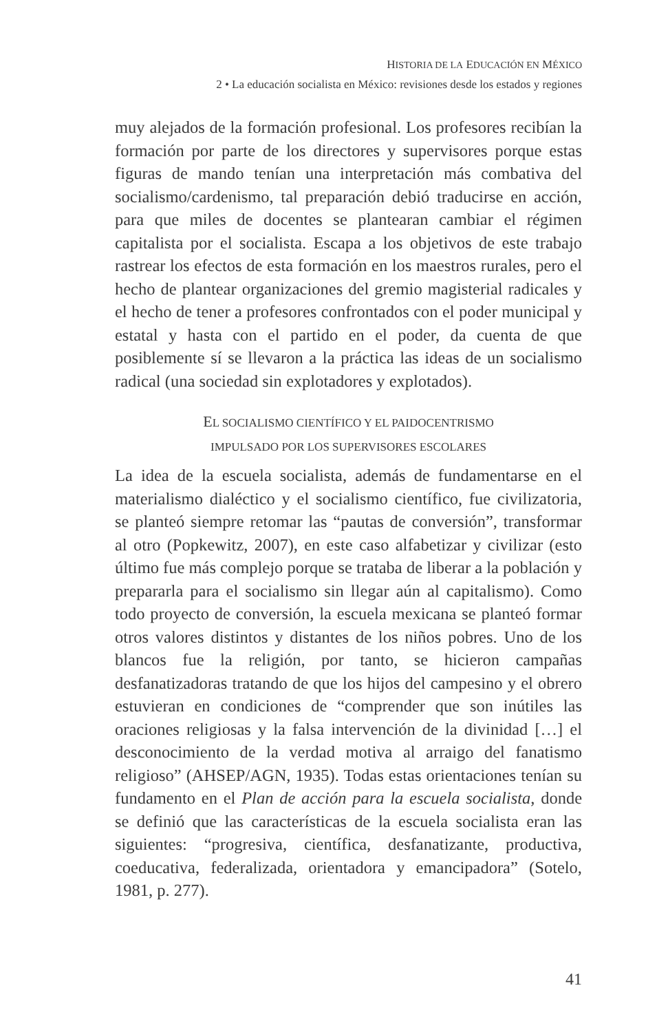HISTORIA DE LA EDUCACIÓN EN MÉXICO
2 • La educación socialista en México: revisiones desde los estados y regiones
muy alejados de la formación profesional. Los profesores recibían la formación por parte de los directores y supervisores porque estas figuras de mando tenían una interpretación más combativa del socialismo/cardenismo, tal preparación debió traducirse en acción, para que miles de docentes se plantearan cambiar el régimen capitalista por el socialista. Escapa a los objetivos de este trabajo rastrear los efectos de esta formación en los maestros rurales, pero el hecho de plantear organizaciones del gremio magisterial radicales y el hecho de tener a profesores confrontados con el poder municipal y estatal y hasta con el partido en el poder, da cuenta de que posiblemente sí se llevaron a la práctica las ideas de un socialismo radical (una sociedad sin explotadores y explotados).
EL SOCIALISMO CIENTÍFICO Y EL PAIDOCENTRISMO
IMPULSADO POR LOS SUPERVISORES ESCOLARES
La idea de la escuela socialista, además de fundamentarse en el materialismo dialéctico y el socialismo científico, fue civilizatoria, se planteó siempre retomar las “pautas de conversión”, transformar al otro (Popkewitz, 2007), en este caso alfabetizar y civilizar (esto último fue más complejo porque se trataba de liberar a la población y prepararla para el socialismo sin llegar aún al capitalismo). Como todo proyecto de conversión, la escuela mexicana se planteó formar otros valores distintos y distantes de los niños pobres. Uno de los blancos fue la religión, por tanto, se hicieron campañas desfanatizadoras tratando de que los hijos del campesino y el obrero estuvieran en condiciones de “comprender que son inútiles las oraciones religiosas y la falsa intervención de la divinidad […] el desconocimiento de la verdad motiva al arraigo del fanatismo religioso” (AHSEP/AGN, 1935). Todas estas orientaciones tenían su fundamento en el Plan de acción para la escuela socialista, donde se definió que las características de la escuela socialista eran las siguientes: “progresiva, científica, desfanatizante, productiva, coeducativa, federalizada, orientadora y emancipadora” (Sotelo, 1981, p. 277).
41